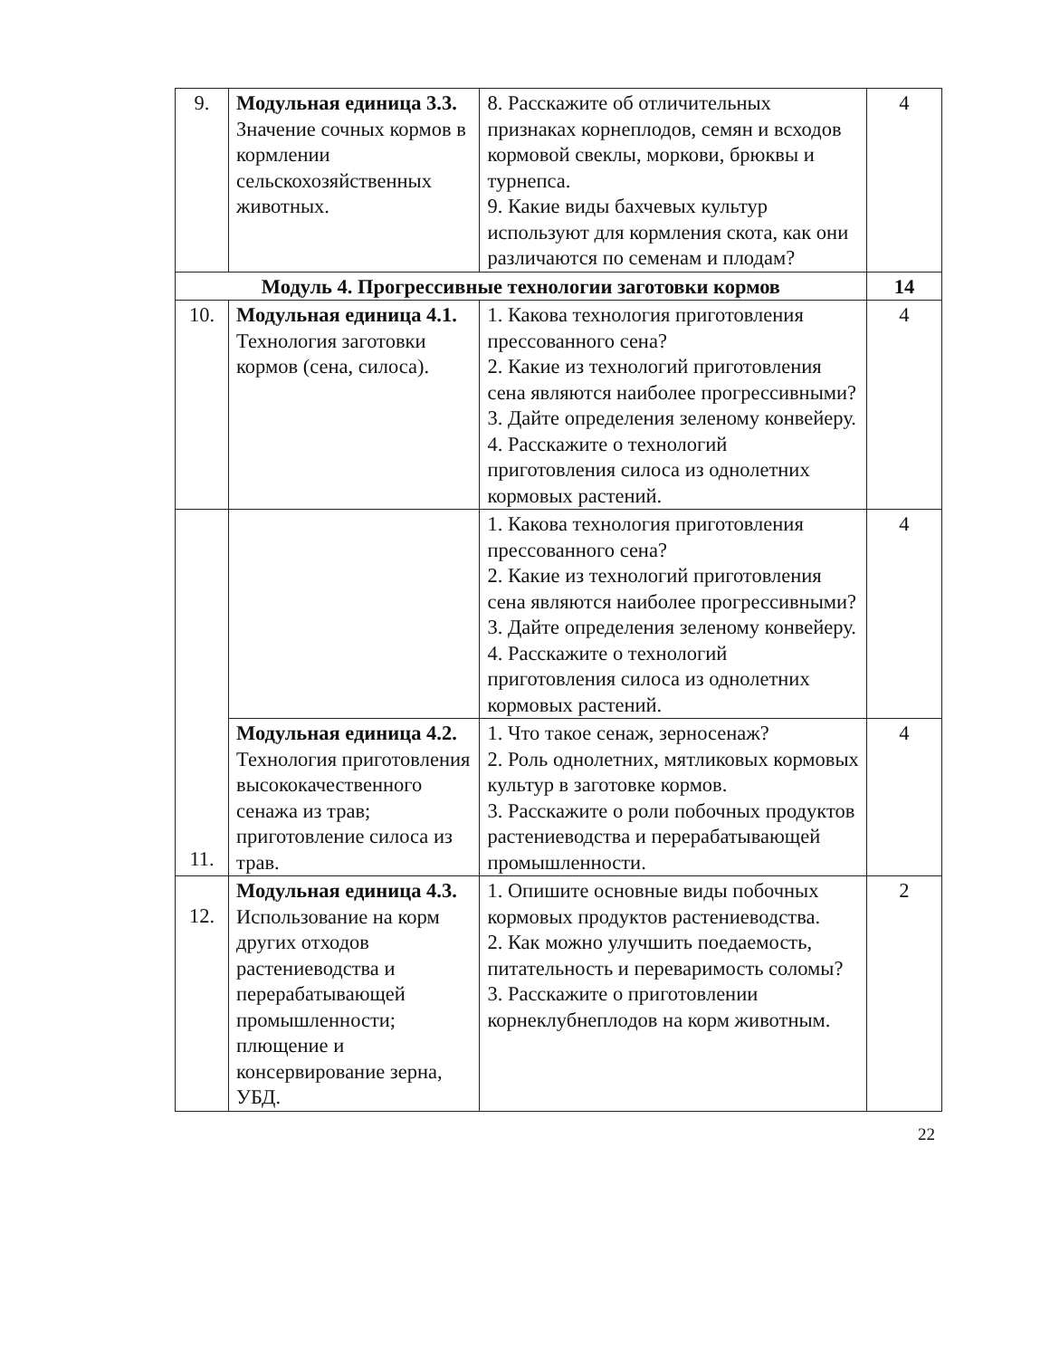| 9. | Модульная единица 3.3. Значение сочных кормов в кормлении сельскохозяйственных животных. | 8. Расскажите об отличительных признаках корнеплодов, семян и всходов кормовой свеклы, моркови, брюквы и турнепса. 9. Какие виды бахчевых культур используют для кормления скота, как они различаются по семенам и плодам? | 4 |
| Модуль 4. Прогрессивные технологии заготовки кормов | | | 14 |
| 10. | Модульная единица 4.1. Технология заготовки кормов (сена, силоса). | 1. Какова технология приготовления прессованного сена? 2. Какие из технологий приготовления сена являются наиболее прогрессивными? 3. Дайте определения зеленому конвейеру. 4. Расскажите о технологий приготовления силоса из однолетних кормовых растений. | 4 |
| 11. | | 1. Какова технология приготовления прессованного сена? 2. Какие из технологий приготовления сена являются наиболее прогрессивными? 3. Дайте определения зеленому конвейеру. 4. Расскажите о технологий приготовления силоса из однолетних кормовых растений. | 4 |
| | Модульная единица 4.2. Технология приготовления высококачественного сенажа из трав; приготовление силоса из трав. | 1. Что такое сенаж, зерносенаж? 2. Роль однолетних, мятликовых кормовых культур в заготовке кормов. 3. Расскажите о роли побочных продуктов растениеводства и перерабатывающей промышленности. | 4 |
| 12. | Модульная единица 4.3. Использование на корм других отходов растениеводства и перерабатывающей промышленности; плющение и консервирование зерна, УБД. | 1. Опишите основные виды побочных кормовых продуктов растениеводства. 2. Как можно улучшить поедаемость, питательность и переваримость соломы? 3. Расскажите о приготовлении корнеклубнеплодов на корм животным. | 2 |
22